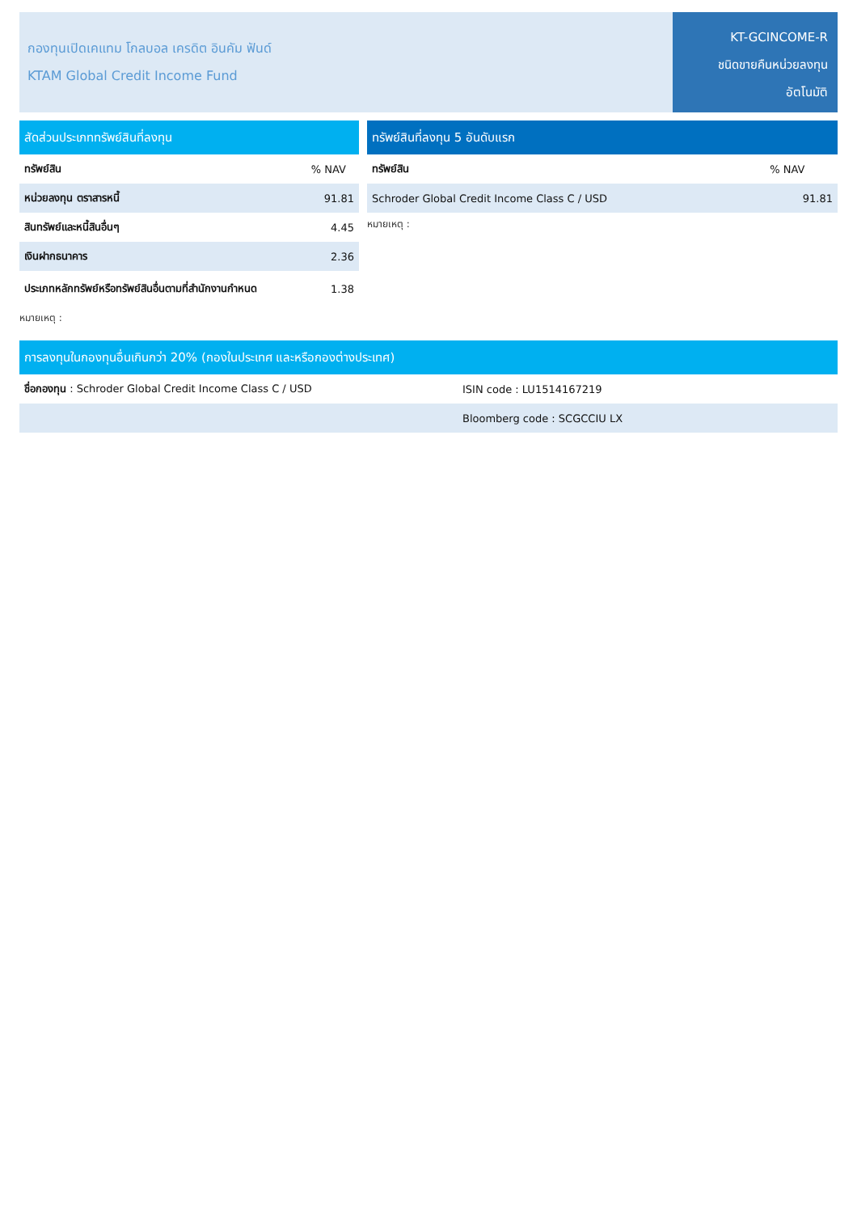กองทุนเปิดเคแทม โกลบอล เครดิต อินคัม ฟันด์
KTAM Global Credit Income Fund
KT-GCINCOME-R
ชนิดขายคืนหน่วยลงทุน
อัตโนมัติ
| สัดส่วนประเภททรัพย์สินที่ลงทุน | |
| --- | --- |
| ทรัพย์สิน | % NAV |
| หน่วยลงทุน ตราสารหนี้ | 91.81 |
| สินทรัพย์และหนี้สินอื่นๆ | 4.45 |
| เงินฝากธนาคาร | 2.36 |
| ประเภทหลักทรัพย์หรือทรัพย์สินอื่นตามที่สำนักงานกำหนด | 1.38 |
หมายเหตุ :
| ทรัพย์สินที่ลงทุน 5 อันดับแรก | |
| --- | --- |
| ทรัพย์สิน | % NAV |
| Schroder Global Credit Income Class C / USD | 91.81 |
หมายเหตุ :
| การลงทุนในกองทุนอื่นเกินกว่า 20% (กองในประเทศ และหรือกองต่างประเทศ) | |
| --- | --- |
| ชื่อกองทุน : Schroder Global Credit Income Class C / USD | ISIN code : LU1514167219 |
| | Bloomberg code : SCGCCIU LX |